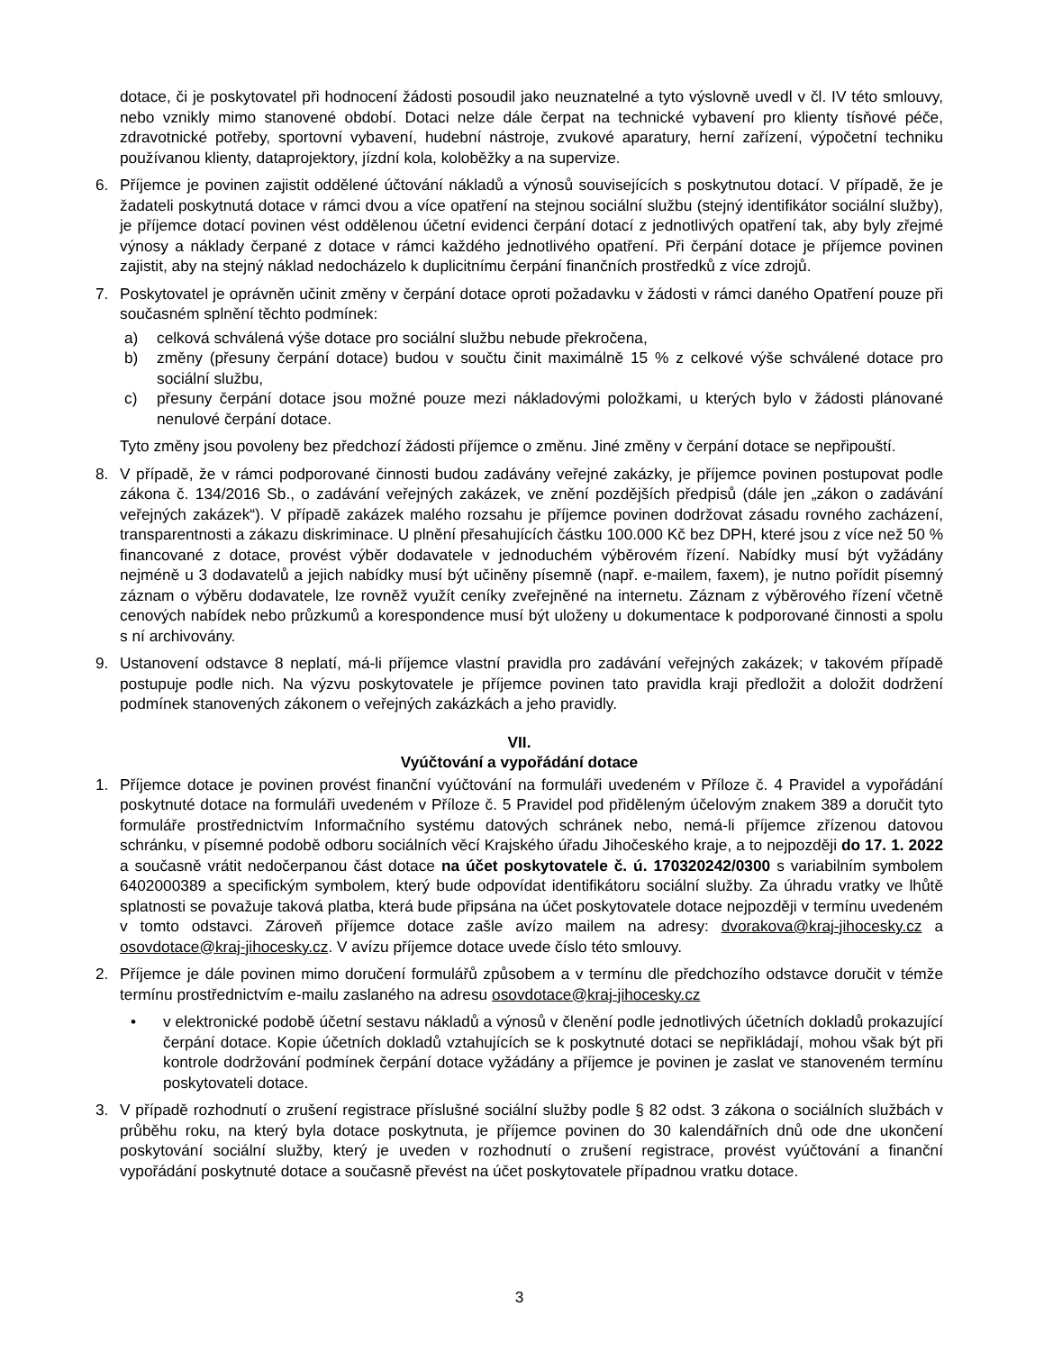dotace, či je poskytovatel při hodnocení žádosti posoudil jako neuznatelné a tyto výslovně uvedl v čl. IV této smlouvy, nebo vznikly mimo stanovené období. Dotaci nelze dále čerpat na technické vybavení pro klienty tísňové péče, zdravotnické potřeby, sportovní vybavení, hudební nástroje, zvukové aparatury, herní zařízení, výpočetní techniku používanou klienty, dataprojektory, jízdní kola, koloběžky a na supervize.
6. Příjemce je povinen zajistit oddělené účtování nákladů a výnosů souvisejících s poskytnutou dotací. V případě, že je žadateli poskytnutá dotace v rámci dvou a více opatření na stejnou sociální službu (stejný identifikátor sociální služby), je příjemce dotací povinen vést oddělenou účetní evidenci čerpání dotací z jednotlivých opatření tak, aby byly zřejmé výnosy a náklady čerpané z dotace v rámci každého jednotlivého opatření. Při čerpání dotace je příjemce povinen zajistit, aby na stejný náklad nedocházelo k duplicitnímu čerpání finančních prostředků z více zdrojů.
7. Poskytovatel je oprávněn učinit změny v čerpání dotace oproti požadavku v žádosti v rámci daného Opatření pouze při současném splnění těchto podmínek:
a) celková schválená výše dotace pro sociální službu nebude překročena,
b) změny (přesuny čerpání dotace) budou v součtu činit maximálně 15 % z celkové výše schválené dotace pro sociální službu,
c) přesuny čerpání dotace jsou možné pouze mezi nákladovými položkami, u kterých bylo v žádosti plánované nenulové čerpání dotace.
Tyto změny jsou povoleny bez předchozí žádosti příjemce o změnu. Jiné změny v čerpání dotace se nepřipouští.
8. V případě, že v rámci podporované činnosti budou zadávány veřejné zakázky, je příjemce povinen postupovat podle zákona č. 134/2016 Sb., o zadávání veřejných zakázek, ve znění pozdějších předpisů (dále jen „zákon o zadávání veřejných zakázek“). V případě zakázek malého rozsahu je příjemce povinen dodržovat zásadu rovného zacházení, transparentnosti a zákazu diskriminace. U plnění přesahujících částku 100.000 Kč bez DPH, které jsou z více než 50 % financované z dotace, provést výběr dodavatele v jednoduchém výběrovém řízení. Nabídky musí být vyžádány nejméně u 3 dodavatelů a jejich nabídky musí být učiněny písemně (např. e-mailem, faxem), je nutno pořídit písemný záznam o výběru dodavatele, lze rovněž využít ceníky zveřejněné na internetu. Záznam z výběrového řízení včetně cenových nabídek nebo průzkumů a korespondence musí být uloženy u dokumentace k podporované činnosti a spolu s ní archivovány.
9. Ustanovení odstavce 8 neplatí, má-li příjemce vlastní pravidla pro zadávání veřejných zakázek; v takovém případě postupuje podle nich. Na výzvu poskytovatele je příjemce povinen tato pravidla kraji předložit a doložit dodržení podmínek stanovených zákonem o veřejných zakázkách a jeho pravidly.
VII.
Vyúčtování a vypořádání dotace
1. Příjemce dotace je povinen provést finanční vyúčtování na formuláři uvedeném v Příloze č. 4 Pravidel a vypořádání poskytnuté dotace na formuláři uvedeném v Příloze č. 5 Pravidel pod přiděleným účelovým znakem 389 a doručit tyto formuláře prostřednictvím Informačního systému datových schránek nebo, nemá-li příjemce zřízenou datovou schránku, v písemné podobě odboru sociálních věcí Krajského úřadu Jihočeského kraje, a to nejpozději do 17. 1. 2022 a současně vrátit nedočerpanou část dotace na účet poskytovatele č. ú. 170320242/0300 s variabilním symbolem 6402000389 a specifickým symbolem, který bude odpovídat identifikátoru sociální služby. Za úhradu vratky ve lhůtě splatnosti se považuje taková platba, která bude připsána na účet poskytovatele dotace nejpozději v termínu uvedeném v tomto odstavci. Zároveň příjemce dotace zašle avízo mailem na adresy: dvorakova@kraj-jihocesky.cz a osovdotace@kraj-jihocesky.cz. V avízu příjemce dotace uvede číslo této smlouvy.
2. Příjemce je dále povinen mimo doručení formulářů způsobem a v termínu dle předchozího odstavce doručit v témže termínu prostřednictvím e-mailu zaslaného na adresu osovdotace@kraj-jihocesky.cz
• v elektronické podobě účetní sestavu nákladů a výnosů v členění podle jednotlivých účetních dokladů prokazující čerpání dotace. Kopie účetních dokladů vztahujících se k poskytnuté dotaci se nepřikládají, mohou však být při kontrole dodržování podmínek čerpání dotace vyžádány a příjemce je povinen je zaslat ve stanoveném termínu poskytovateli dotace.
3. V případě rozhodnutí o zrušení registrace příslušné sociální služby podle § 82 odst. 3 zákona o sociálních službách v průběhu roku, na který byla dotace poskytnuta, je příjemce povinen do 30 kalendářních dnů ode dne ukončení poskytování sociální služby, který je uveden v rozhodnutí o zrušení registrace, provést vyúčtování a finanční vypořádání poskytnuté dotace a současně převést na účet poskytovatele případnou vratku dotace.
3